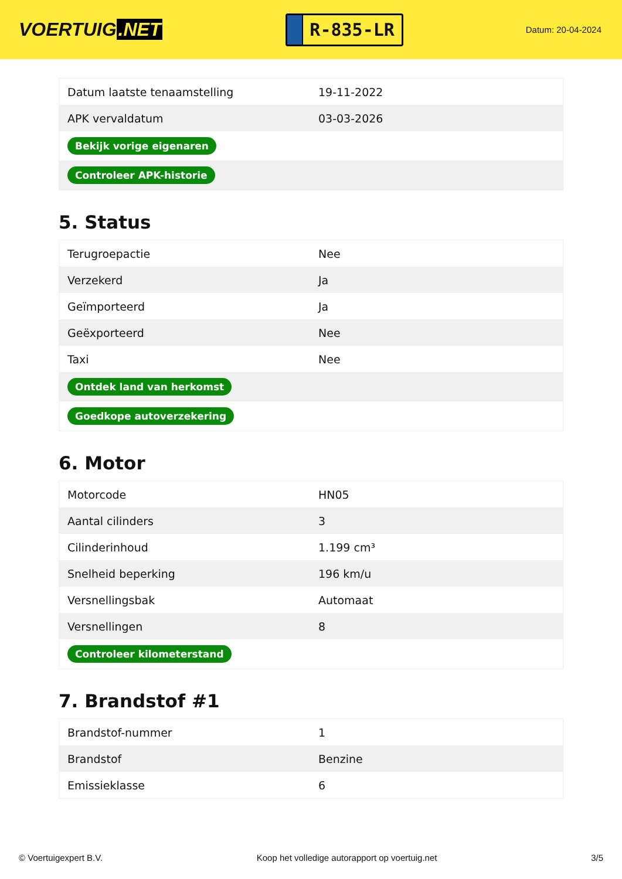VOERTUIG.NET
R-835-LR
Datum: 20-04-2024
| Datum laatste tenaamstelling | 19-11-2022 |
| APK vervaldatum | 03-03-2026 |
| Bekijk vorige eigenaren | |
| Controleer APK-historie | |
5. Status
| Terugroepactie | Nee |
| Verzekerd | Ja |
| Geïmporteerd | Ja |
| Geëxporteerd | Nee |
| Taxi | Nee |
| Ontdek land van herkomst | |
| Goedkope autoverzekering | |
6. Motor
| Motorcode | HN05 |
| Aantal cilinders | 3 |
| Cilinderinhoud | 1.199 cm³ |
| Snelheid beperking | 196 km/u |
| Versnellingsbak | Automaat |
| Versnellingen | 8 |
| Controleer kilometerstand | |
7. Brandstof #1
| Brandstof-nummer | 1 |
| Brandstof | Benzine |
| Emissieklasse | 6 |
© Voertuigexpert B.V. Koop het volledige autorapport op voertuig.net 3/5